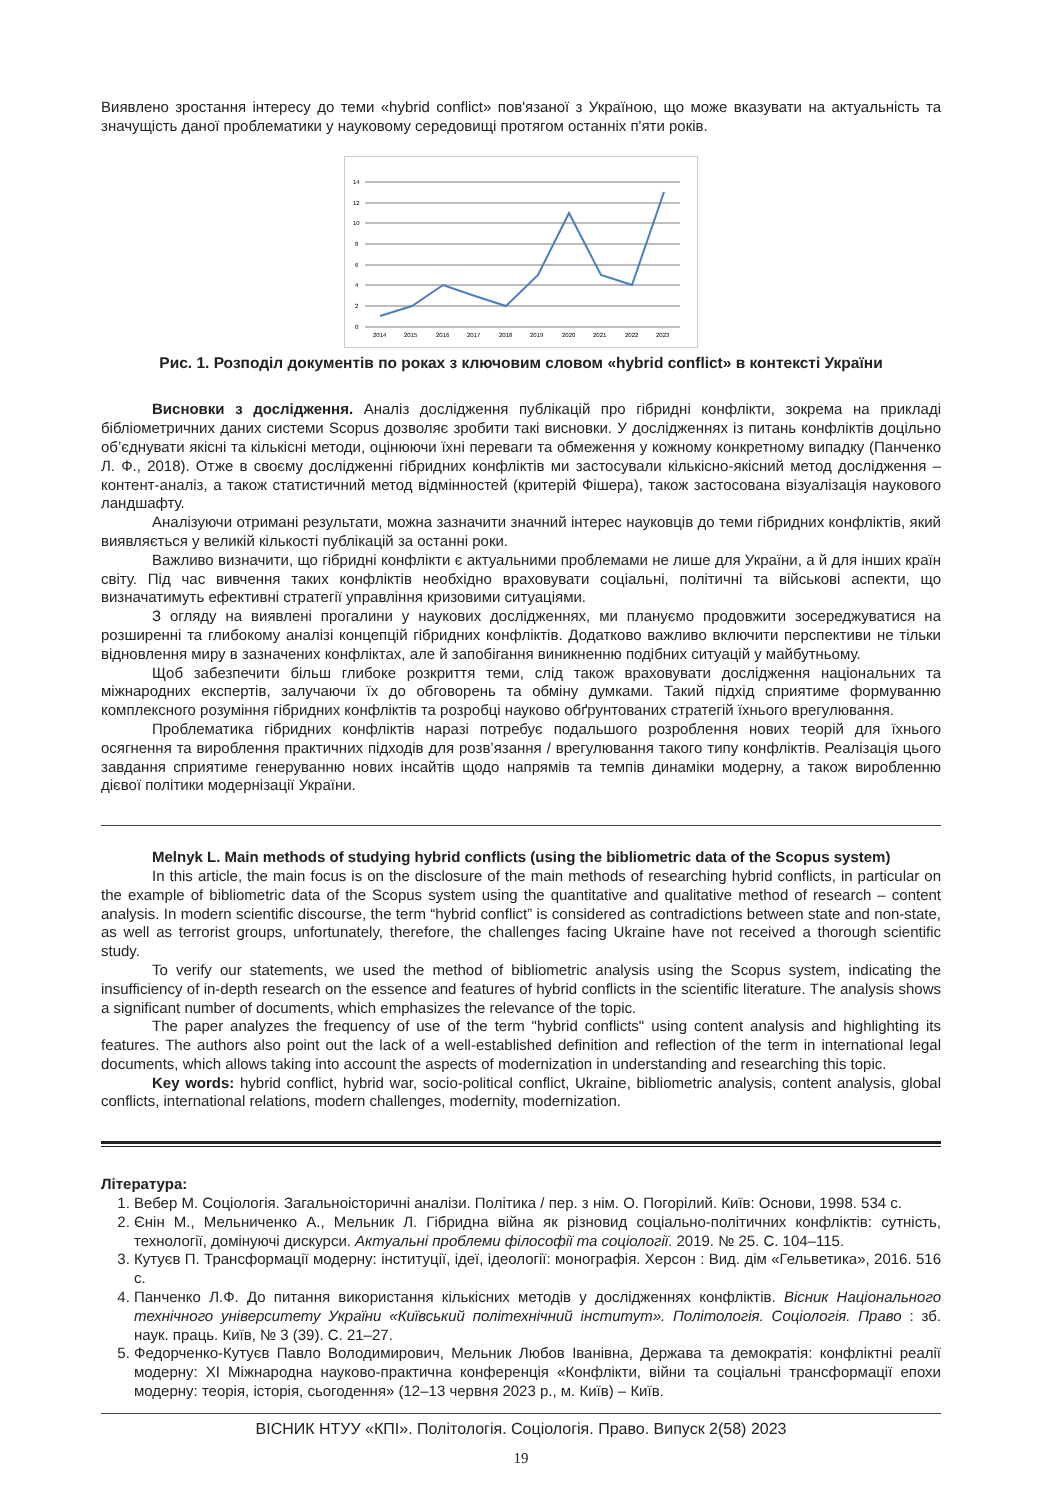Виявлено зростання інтересу до теми «hybrid conflict» пов'язаної з Україною, що може вказувати на актуальність та значущість даної проблематики у науковому середовищі протягом останніх п'яти років.
14
12
10
8
6
4
2
0
2014
2015
2016
2017
2018
2019
2020
2021
2022
2023
Рис. 1. Розподіл документів по роках з ключовим словом «hybrid conflict» в контексті України
Висновки з дослідження. Аналіз дослідження публікацій про гібридні конфлікти, зокрема на прикладі бібліометричних даних системи Scopus дозволяє зробити такі висновки. У дослідженнях із питань конфліктів доцільно об’єднувати якісні та кількісні методи, оцінюючи їхні переваги та обмеження у кожному конкретному випадку (Панченко Л. Ф., 2018). Отже в своєму дослідженні гібридних конфліктів ми застосували кількісно-якісний метод дослідження – контент-аналіз, а також статистичний метод відмінностей (критерій Фішера), також застосована візуалізація наукового ландшафту.
Аналізуючи отримані результати, можна зазначити значний інтерес науковців до теми гібридних конфліктів, який виявляється у великій кількості публікацій за останні роки.
Важливо визначити, що гібридні конфлікти є актуальними проблемами не лише для України, а й для інших країн світу. Під час вивчення таких конфліктів необхідно враховувати соціальні, політичні та військові аспекти, що визначатимуть ефективні стратегії управління кризовими ситуаціями.
З огляду на виявлені прогалини у наукових дослідженнях, ми плануємо продовжити зосереджуватися на розширенні та глибокому аналізі концепцій гібридних конфліктів. Додатково важливо включити перспективи не тільки відновлення миру в зазначених конфліктах, але й запобігання виникненню подібних ситуацій у майбутньому.
Щоб забезпечити більш глибоке розкриття теми, слід також враховувати дослідження національних та міжнародних експертів, залучаючи їх до обговорень та обміну думками. Такий підхід сприятиме формуванню комплексного розуміння гібридних конфліктів та розробці науково обґрунтованих стратегій їхнього врегулювання.
Проблематика гібридних конфліктів наразі потребує подальшого розроблення нових теорій для їхнього осягнення та вироблення практичних підходів для розв’язання / врегулювання такого типу конфліктів. Реалізація цього завдання сприятиме генеруванню нових інсайтів щодо напрямів та темпів динаміки модерну, а також виробленню дієвої політики модернізації України.
Melnyk L. Main methods of studying hybrid conflicts (using the bibliometric data of the Scopus system)
In this article, the main focus is on the disclosure of the main methods of researching hybrid conflicts, in particular on the example of bibliometric data of the Scopus system using the quantitative and qualitative method of research – content analysis. In modern scientific discourse, the term “hybrid conflict” is considered as contradictions between state and non-state, as well as terrorist groups, unfortunately, therefore, the challenges facing Ukraine have not received a thorough scientific study.
To verify our statements, we used the method of bibliometric analysis using the Scopus system, indicating the insufficiency of in-depth research on the essence and features of hybrid conflicts in the scientific literature. The analysis shows a significant number of documents, which emphasizes the relevance of the topic.
The paper analyzes the frequency of use of the term "hybrid conflicts" using content analysis and highlighting its features. The authors also point out the lack of a well-established definition and reflection of the term in international legal documents, which allows taking into account the aspects of modernization in understanding and researching this topic.
Key words: hybrid conflict, hybrid war, socio-political conflict, Ukraine, bibliometric analysis, content analysis, global conflicts, international relations, modern challenges, modernity, modernization.
Література:
1. Вебер М. Соціологія. Загальноісторичні аналізи. Політика / пер. з нім. О. Погорілий. Київ: Основи, 1998. 534 с.
2. Єнін М., Мельниченко А., Мельник Л. Гібридна війна як різновид соціально-політичних конфліктів: сутність, технології, домінуючі дискурси. Актуальні проблеми філософії та соціології. 2019. № 25. С. 104–115.
3. Кутуєв П. Трансформації модерну: інституції, ідеї, ідеології: монографія. Херсон : Вид. дім «Гельветика», 2016. 516 с.
4. Панченко Л.Ф. До питання використання кількісних методів у дослідженнях конфліктів. Вісник Національного технічного університету України «Київський політехнічний інститут». Політологія. Соціологія. Право : зб. наук. праць. Київ, № 3 (39). С. 21–27.
5. Федорченко-Кутуєв Павло Володимирович, Мельник Любов Іванівна, Держава та демократія: конфліктні реалії модерну: XI Міжнародна науково-практична конференція «Конфлікти, війни та соціальні трансформації епохи модерну: теорія, історія, сьогодення» (12–13 червня 2023 р., м. Київ) – Київ.
ВІСНИК НТУУ «КПІ». Політологія. Соціологія. Право. Випуск 2(58) 2023
19